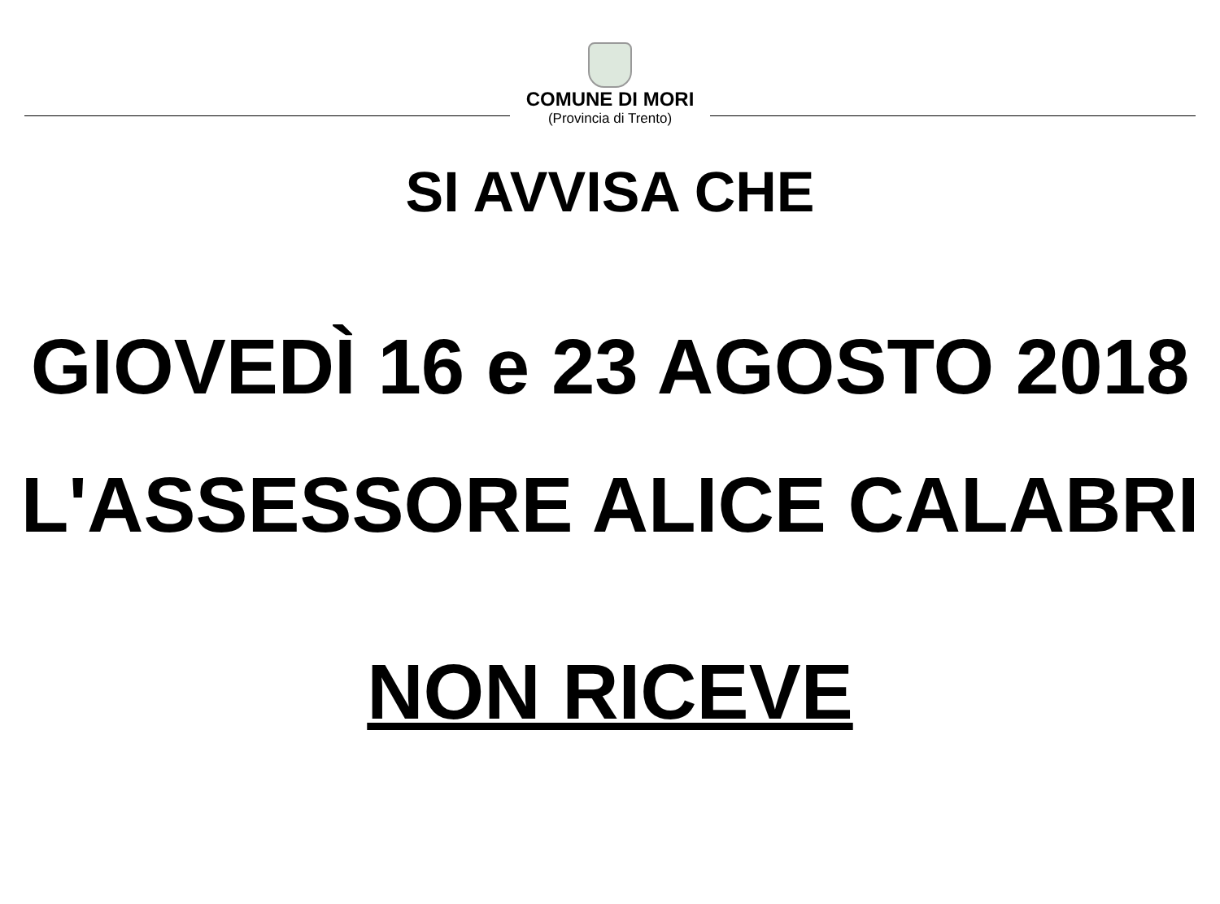COMUNE DI MORI
(Provincia di Trento)
SI AVVISA CHE
GIOVEDÌ 16 e 23 AGOSTO 2018
L'ASSESSORE ALICE CALABRI
NON RICEVE